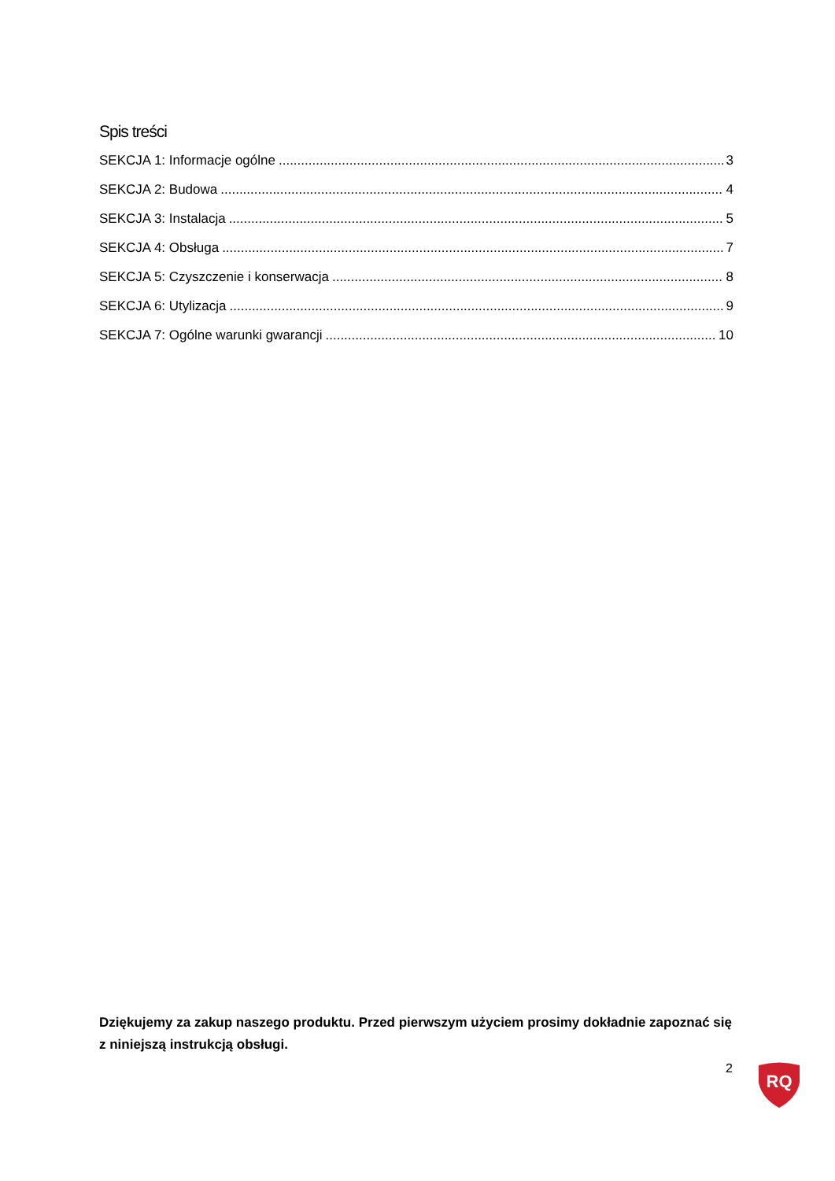Spis treści
SEKCJA 1: Informacje ogólne 3
SEKCJA 2: Budowa 4
SEKCJA 3: Instalacja 5
SEKCJA 4: Obsługa 7
SEKCJA 5: Czyszczenie i konserwacja 8
SEKCJA 6: Utylizacja 9
SEKCJA 7: Ogólne warunki gwarancji 10
Dziękujemy za zakup naszego produktu. Przed pierwszym użyciem prosimy dokładnie zapoznać się z niniejszą instrukcją obsługi.
2
RQ